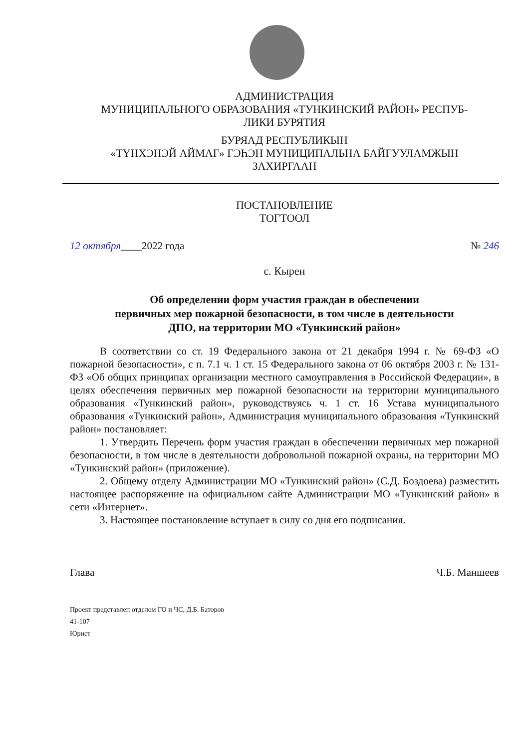АДМИНИСТРАЦИЯ
МУНИЦИПАЛЬНОГО ОБРАЗОВАНИЯ «ТУНКИНСКИЙ РАЙОН» РЕСПУБ-
ЛИКИ БУРЯТИЯ
БУРЯАД РЕСПУБЛИКЫН
«ТҮНХЭНЭЙ АЙМАГ» ГЭҺЭН МУНИЦИПАЛЬНА БАЙГУУЛАМЖЫН
ЗАХИРГААН
ПОСТАНОВЛЕНИЕ
ТОГТООЛ
12 октября____2022 года № 246
с. Кырен
Об определении форм участия граждан в обеспечении
первичных мер пожарной безопасности, в том числе в деятельности
ДПО, на территории МО «Тункинский район»
В соответствии со ст. 19 Федерального закона от 21 декабря 1994 г. № 69-ФЗ «О пожарной безопасности», с п. 7.1 ч. 1 ст. 15 Федерального закона от 06 октября 2003 г. № 131-ФЗ «Об общих принципах организации местного самоуправления в Российской Федерации», в целях обеспечения первичных мер пожарной безопасности на территории муниципального образования «Тункинский район», руководствуясь ч. 1 ст. 16 Устава муниципального образования «Тункинский район», Администрация муниципального образования «Тункинский район» постановляет:
1. Утвердить Перечень форм участия граждан в обеспечении первичных мер пожарной безопасности, в том числе в деятельности добровольной пожарной охраны, на территории МО «Тункинский район» (приложение).
2. Общему отделу Администрации МО «Тункинский район» (С.Д. Боздоева) разместить настоящее распоряжение на официальном сайте Администрации МО «Тункинский район» в сети «Интернет».
3. Настоящее постановление вступает в силу со дня его подписания.
Глава Ч.Б. Маншеев
Проект представлен отделом ГО и ЧС, Д.Б. Баторов
41-107
Юрист